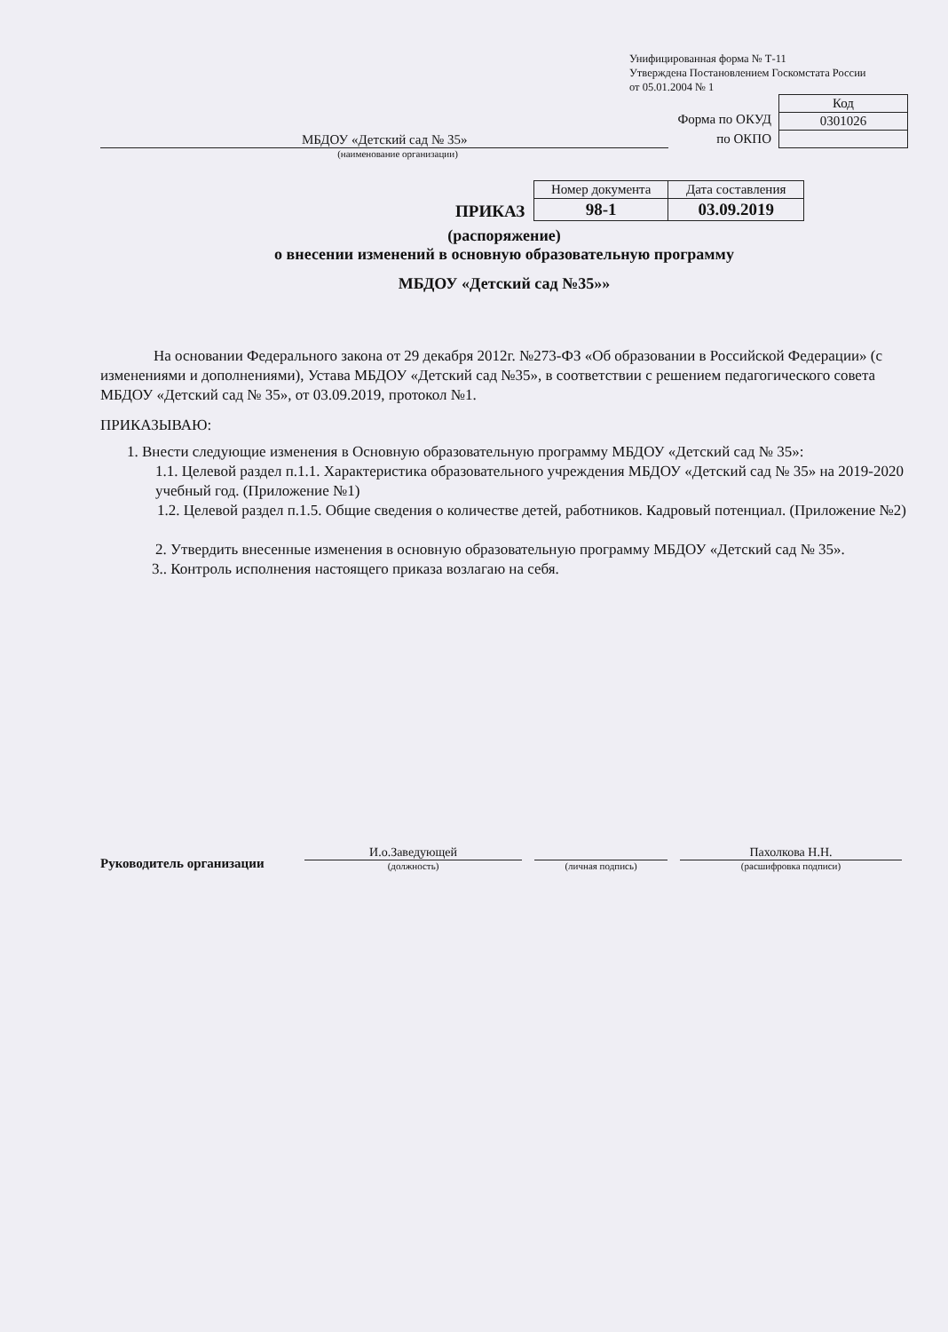Унифицированная форма № Т-11
Утверждена Постановлением Госкомстата России
от 05.01.2004 № 1
МБДОУ «Детский сад № 35»
Форма по ОКУД
по ОКПО
| Код |
| 0301026 |
(наименование организации)
ПРИКАЗ
| Номер документа | Дата составления |
| --- | --- |
| 98-1 | 03.09.2019 |
(распоряжение)
о внесении изменений в основную образовательную программу
МБДОУ «Детский сад №35»»
На основании Федерального закона от 29 декабря 2012г. №273-ФЗ «Об образовании в Российской Федерации» (с изменениями и дополнениями), Устава МБДОУ «Детский сад №35», в соответствии с решением педагогического совета МБДОУ «Детский сад № 35», от 03.09.2019, протокол №1.
ПРИКАЗЫВАЮ:
1. Внести следующие изменения в Основную образовательную программу МБДОУ «Детский сад № 35»:
1.1. Целевой раздел п.1.1. Характеристика образовательного учреждения МБДОУ «Детский сад № 35» на 2019-2020 учебный год. (Приложение №1)
1.2. Целевой раздел п.1.5. Общие сведения о количестве детей, работников. Кадровый потенциал. (Приложение №2)
2. Утвердить внесенные изменения в основную образовательную программу МБДОУ «Детский сад № 35».
3.. Контроль исполнения настоящего приказа возлагаю на себя.
Руководитель организации
И.о.Заведующей
(должность)
(личная подпись)
Пахолкова Н.Н.
(расшифровка подписи)